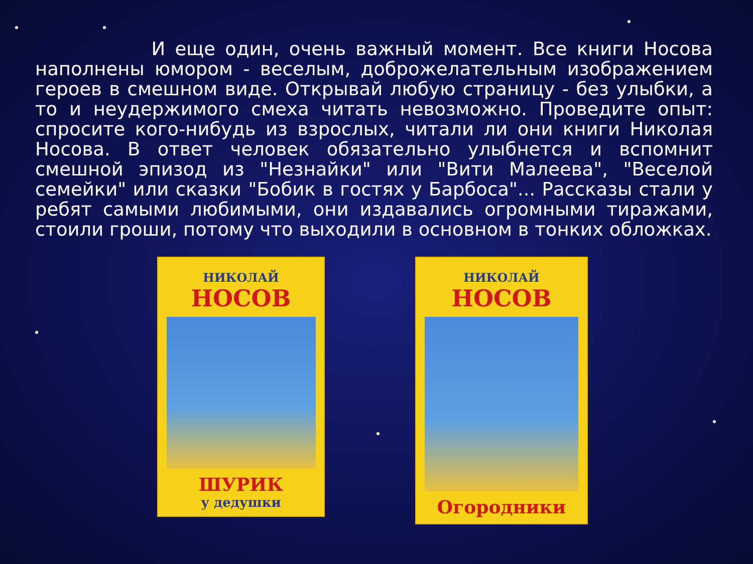И еще один, очень важный момент. Все книги Носова наполнены юмором - веселым, доброжелательным изображением героев в смешном виде. Открывай любую страницу - без улыбки, а то и неудержимого смеха читать невозможно. Проведите опыт: спросите кого-нибудь из взрослых, читали ли они книги Николая Носова. В ответ человек обязательно улыбнется и вспомнит смешной эпизод из "Незнайки" или "Вити Малеева", "Веселой семейки" или сказки "Бобик в гостях у Барбоса"... Рассказы стали у ребят самыми любимыми, они издавались огромными тиражами, стоили гроши, потому что выходили в основном в тонких обложках.
НИКОЛАЙ
НОСОВ
ШУРИК
у дедушки
НИКОЛАЙ
НОСОВ
Огородники